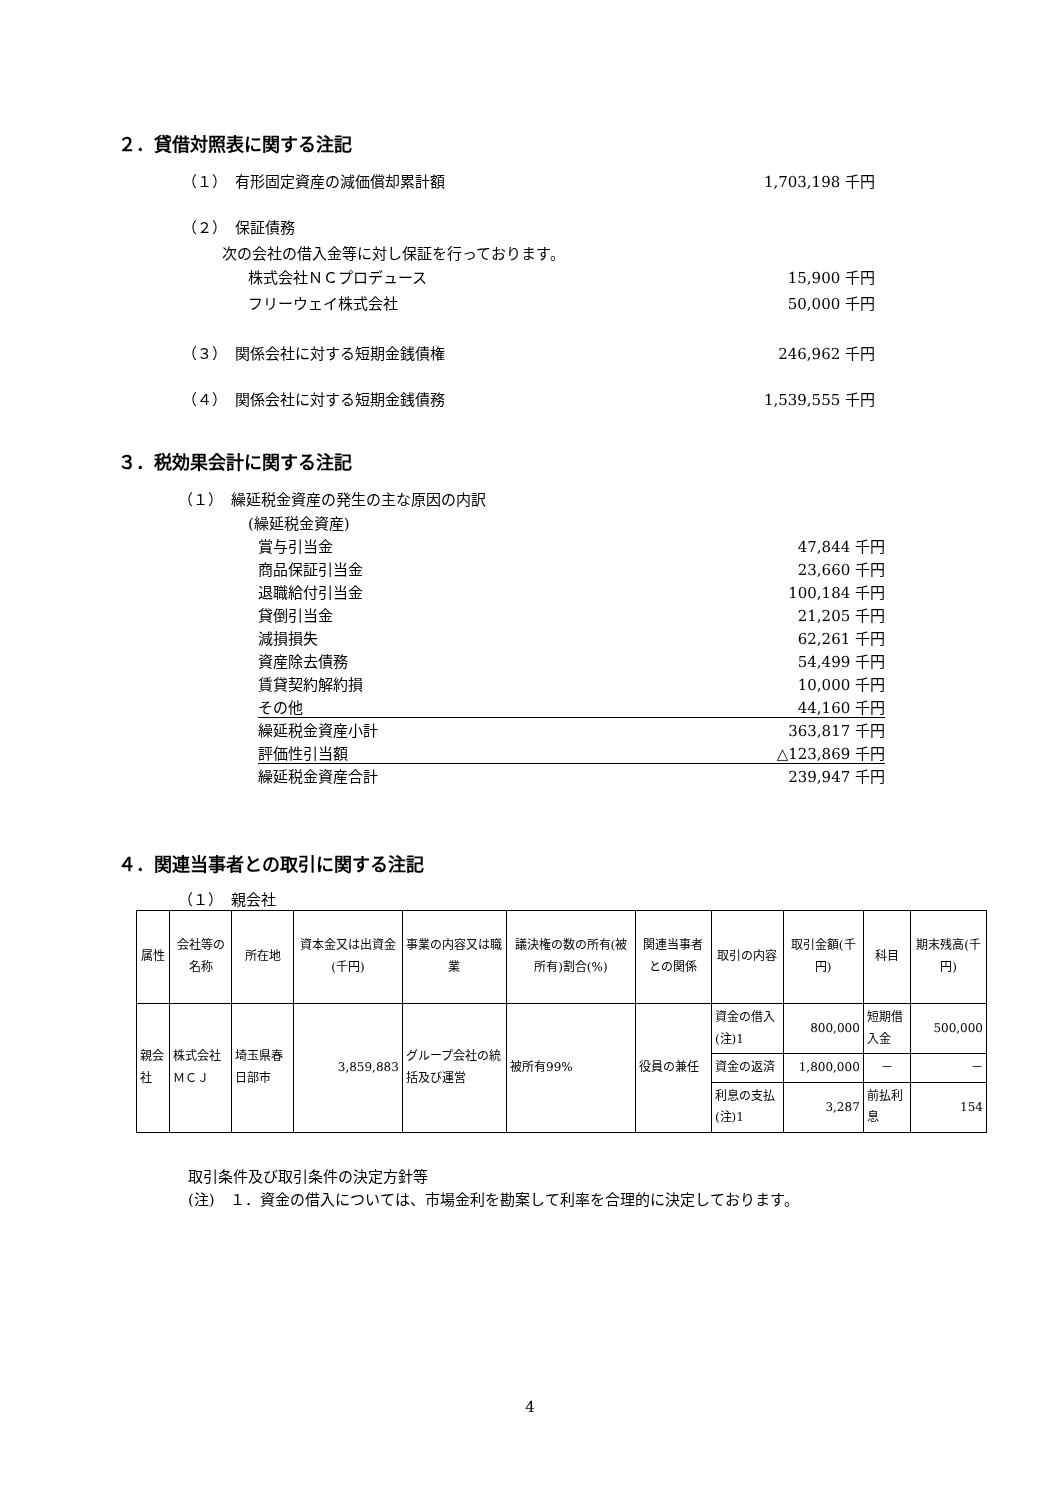２．貸借対照表に関する注記
（１）　有形固定資産の減価償却累計額 1,703,198 千円
（２）　保証債務
次の会社の借入金等に対し保証を行っております。
株式会社ＮＣプロデュース 15,900 千円
フリーウェイ株式会社 50,000 千円
（３）　関係会社に対する短期金銭債権 246,962 千円
（４）　関係会社に対する短期金銭債務 1,539,555 千円
３．税効果会計に関する注記
（１）　繰延税金資産の発生の主な原因の内訳
(繰延税金資産)
賞与引当金 47,844 千円
商品保証引当金 23,660 千円
退職給付引当金 100,184 千円
貸倒引当金 21,205 千円
減損損失 62,261 千円
資産除去債務 54,499 千円
賃貸契約解約損 10,000 千円
その他 44,160 千円
繰延税金資産小計 363,817 千円
評価性引当額 △123,869 千円
繰延税金資産合計 239,947 千円
４．関連当事者との取引に関する注記
（１）　親会社
| 属性 | 会社等の名称 | 所在地 | 資本金又は出資金(千円) | 事業の内容又は職業 | 議決権の数の所有(被所有)割合(%) | 関連当事者との関係 | 取引の内容 | 取引金額(千円) | 科目 | 期末残高(千円) |
| 親会社 | 株式会社ＭＣＪ | 埼玉県春日部市 | 3,859,883 | グループ会社の統括及び運営 | 被所有99% | 役員の兼任 | 資金の借入(注)1 | 800,000 | 短期借入金 | 500,000 |
| | | | | | | | 資金の返済 | 1,800,000 | － | － |
| | | | | | | | 利息の支払(注)1 | 3,287 | 前払利息 | 154 |
取引条件及び取引条件の決定方針等
(注)　１．資金の借入については、市場金利を勘案して利率を合理的に決定しております。
4